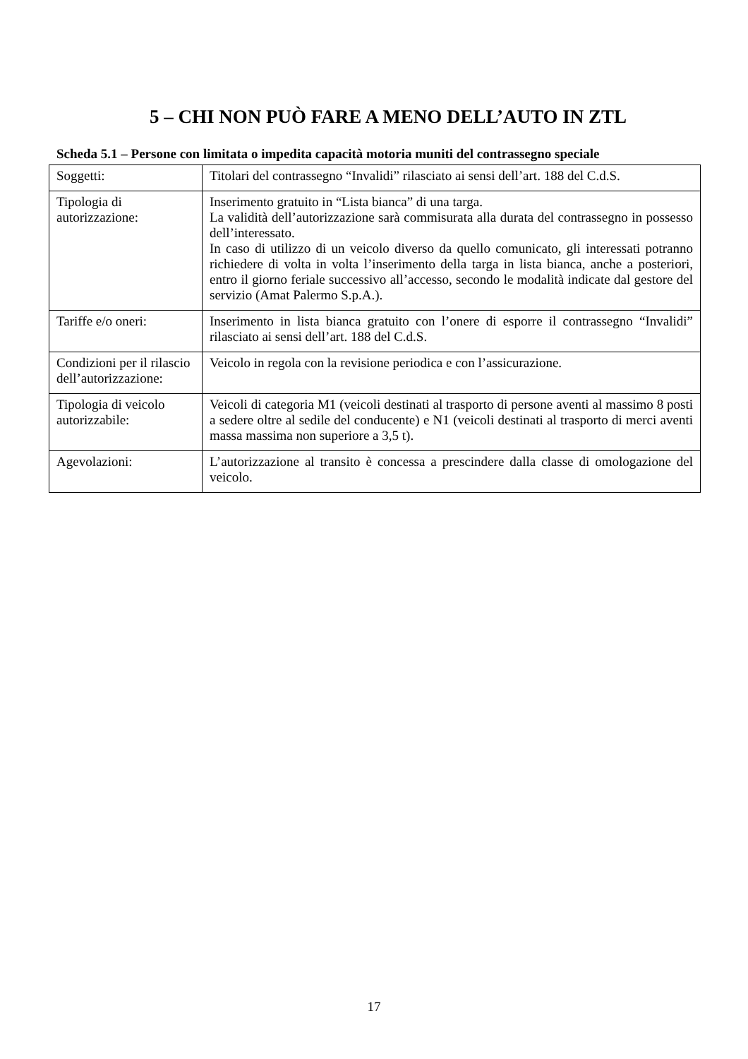5 – CHI NON PUÒ FARE A MENO DELL’AUTO IN ZTL
Scheda 5.1 – Persone con limitata o impedita capacità motoria muniti del contrassegno speciale
| Soggetti: | Titolari del contrassegno “Invalidi” rilasciato ai sensi dell’art. 188 del C.d.S. |
| Tipologia di autorizzazione: | Inserimento gratuito in “Lista bianca” di una targa. La validità dell’autorizzazione sarà commisurata alla durata del contrassegno in possesso dell’interessato. In caso di utilizzo di un veicolo diverso da quello comunicato, gli interessati potranno richiedere di volta in volta l’inserimento della targa in lista bianca, anche a posteriori, entro il giorno feriale successivo all’accesso, secondo le modalità indicate dal gestore del servizio (Amat Palermo S.p.A.). |
| Tariffe e/o oneri: | Inserimento in lista bianca gratuito con l’onere di esporre il contrassegno “Invalidi” rilasciato ai sensi dell’art. 188 del C.d.S. |
| Condizioni per il rilascio dell’autorizzazione: | Veicolo in regola con la revisione periodica e con l’assicurazione. |
| Tipologia di veicolo autorizzabile: | Veicoli di categoria M1 (veicoli destinati al trasporto di persone aventi al massimo 8 posti a sedere oltre al sedile del conducente) e N1 (veicoli destinati al trasporto di merci aventi massa massima non superiore a 3,5 t). |
| Agevolazioni: | L’autorizzazione al transito è concessa a prescindere dalla classe di omologazione del veicolo. |
17